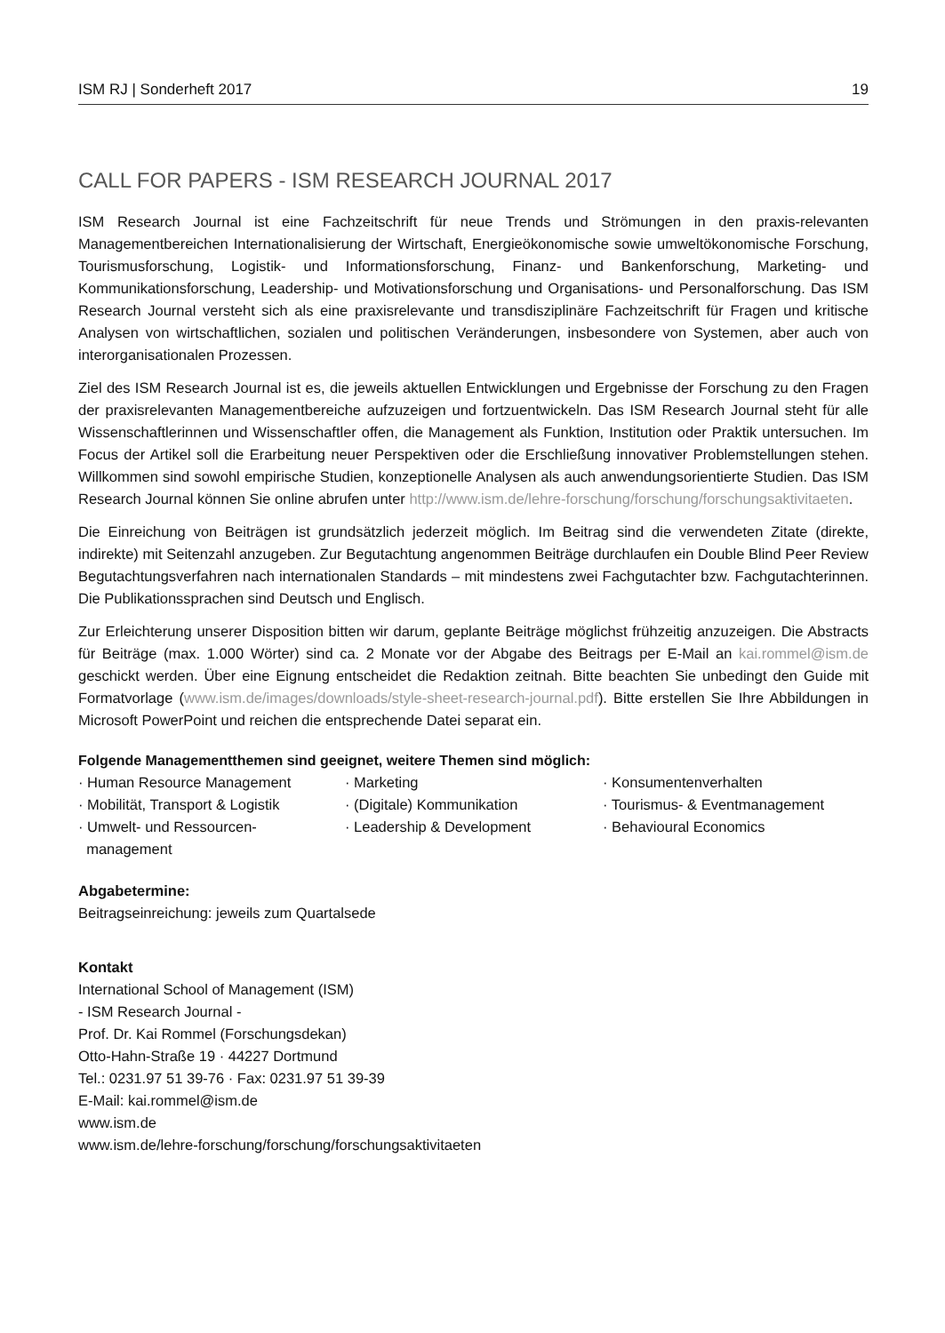ISM RJ | Sonderheft 2017 19
CALL FOR PAPERS - ISM RESEARCH JOURNAL 2017
ISM Research Journal ist eine Fachzeitschrift für neue Trends und Strömungen in den praxis-relevanten Managementbereichen Internationalisierung der Wirtschaft, Energieökonomische sowie umweltökonomische Forschung, Tourismusforschung, Logistik- und Informationsforschung, Finanz- und Bankenforschung, Marketing- und Kommunikationsforschung, Leadership- und Motivationsforschung und Organisations- und Personalforschung. Das ISM Research Journal versteht sich als eine praxisrelevante und transdisziplinäre Fachzeitschrift für Fragen und kritische Analysen von wirtschaftlichen, sozialen und politischen Veränderungen, insbesondere von Systemen, aber auch von interorganisationalen Prozessen.
Ziel des ISM Research Journal ist es, die jeweils aktuellen Entwicklungen und Ergebnisse der Forschung zu den Fragen der praxisrelevanten Managementbereiche aufzuzeigen und fortzuentwickeln. Das ISM Research Journal steht für alle Wissenschaftlerinnen und Wissenschaftler offen, die Management als Funktion, Institution oder Praktik untersuchen. Im Focus der Artikel soll die Erarbeitung neuer Perspektiven oder die Erschließung innovativer Problemstellungen stehen. Willkommen sind sowohl empirische Studien, konzeptionelle Analysen als auch anwendungsorientierte Studien. Das ISM Research Journal können Sie online abrufen unter http://www.ism.de/lehre-forschung/forschung/forschungsaktivitaeten.
Die Einreichung von Beiträgen ist grundsätzlich jederzeit möglich. Im Beitrag sind die verwendeten Zitate (direkte, indirekte) mit Seitenzahl anzugeben. Zur Begutachtung angenommen Beiträge durchlaufen ein Double Blind Peer Review Begutachtungsverfahren nach internationalen Standards – mit mindestens zwei Fachgutachter bzw. Fachgutachterinnen. Die Publikationssprachen sind Deutsch und Englisch.
Zur Erleichterung unserer Disposition bitten wir darum, geplante Beiträge möglichst frühzeitig anzuzeigen. Die Abstracts für Beiträge (max. 1.000 Wörter) sind ca. 2 Monate vor der Abgabe des Beitrags per E-Mail an kai.rommel@ism.de geschickt werden. Über eine Eignung entscheidet die Redaktion zeitnah. Bitte beachten Sie unbedingt den Guide mit Formatvorlage (www.ism.de/images/downloads/style-sheet-research-journal.pdf). Bitte erstellen Sie Ihre Abbildungen in Microsoft PowerPoint und reichen die entsprechende Datei separat ein.
Folgende Managementthemen sind geeignet, weitere Themen sind möglich:
· Human Resource Management
· Mobilität, Transport & Logistik
· Umwelt- und Ressourcen-
management
· Marketing
· (Digitale) Kommunikation
· Leadership & Development
· Konsumentenverhalten
· Tourismus- & Eventmanagement
· Behavioural Economics
Abgabetermine:
Beitragseinreichung: jeweils zum Quartalsede
Kontakt
International School of Management (ISM)
- ISM Research Journal -
Prof. Dr. Kai Rommel (Forschungsdekan)
Otto-Hahn-Straße 19 · 44227 Dortmund
Tel.: 0231.97 51 39-76 · Fax: 0231.97 51 39-39
E-Mail: kai.rommel@ism.de
www.ism.de
www.ism.de/lehre-forschung/forschung/forschungsaktivitaeten